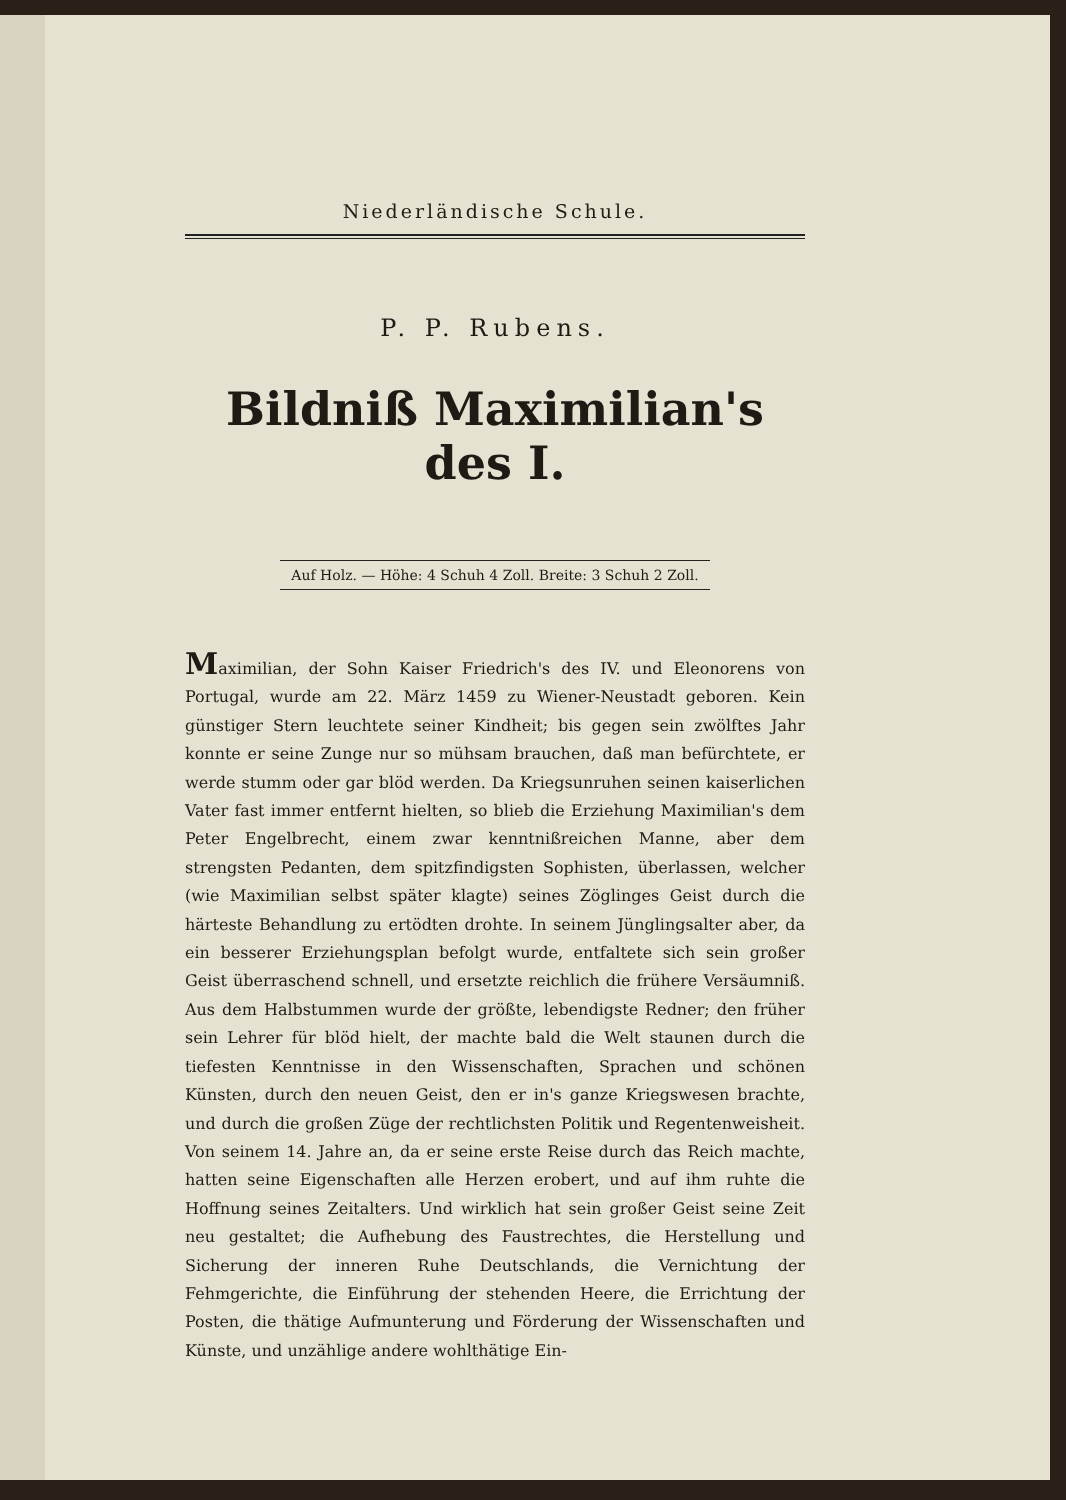Niederländische Schule.
P. P. Rubens.
Bildniß Maximilian's des I.
Auf Holz. — Höhe: 4 Schuh 4 Zoll. Breite: 3 Schuh 2 Zoll.
Maximilian, der Sohn Kaiser Friedrich's des IV. und Eleonorens von Portugal, wurde am 22. März 1459 zu Wiener-Neustadt geboren. Kein günstiger Stern leuchtete seiner Kindheit; bis gegen sein zwölftes Jahr konnte er seine Zunge nur so mühsam brauchen, daß man befürchtete, er werde stumm oder gar blöd werden. Da Kriegsunruhen seinen kaiserlichen Vater fast immer entfernt hielten, so blieb die Erziehung Maximilian's dem Peter Engelbrecht, einem zwar kenntnißreichen Manne, aber dem strengsten Pedanten, dem spitzfindigsten Sophisten, überlassen, welcher (wie Maximilian selbst später klagte) seines Zöglinges Geist durch die härteste Behandlung zu ertödten drohte. In seinem Jünglingsalter aber, da ein besserer Erziehungsplan befolgt wurde, entfaltete sich sein großer Geist überraschend schnell, und ersetzte reichlich die frühere Versäumniß. Aus dem Halbstummen wurde der größte, lebendigste Redner; den früher sein Lehrer für blöd hielt, der machte bald die Welt staunen durch die tiefesten Kenntnisse in den Wissenschaften, Sprachen und schönen Künsten, durch den neuen Geist, den er in's ganze Kriegswesen brachte, und durch die großen Züge der rechtlichsten Politik und Regentenweisheit. Von seinem 14. Jahre an, da er seine erste Reise durch das Reich machte, hatten seine Eigenschaften alle Herzen erobert, und auf ihm ruhte die Hoffnung seines Zeitalters. Und wirklich hat sein großer Geist seine Zeit neu gestaltet; die Aufhebung des Faustrechtes, die Herstellung und Sicherung der inneren Ruhe Deutschlands, die Vernichtung der Fehmgerichte, die Einführung der stehenden Heere, die Errichtung der Posten, die thätige Aufmunterung und Förderung der Wissenschaften und Künste, und unzählige andere wohlthätige Ein-